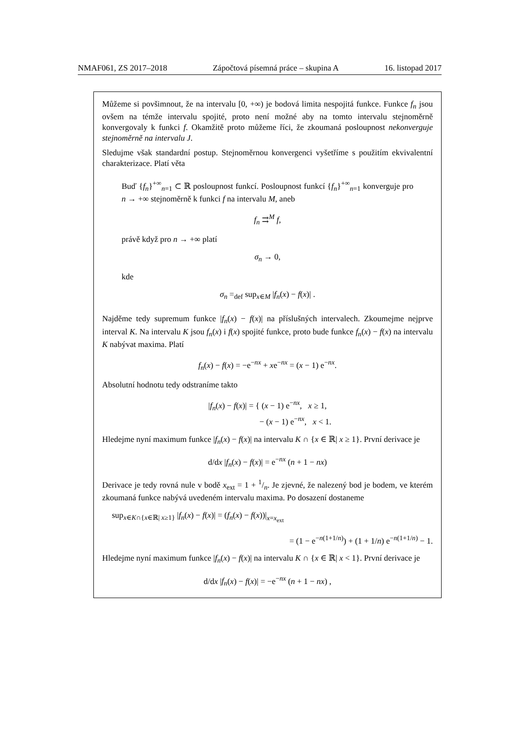NMAF061, ZS 2017–2018 Zápočtová písemná práce – skupina A 16. listopad 2017
Můžeme si povšimnout, že na intervalu [0, +∞) je bodová limita nespojitá funkce. Funkce f<sub>n</sub> jsou ovšem na témže intervalu spojité, proto není možné aby na tomto intervalu stejnoměrně konvergovaly k funkci f. Okamžitě proto můžeme říci, že zkoumaná posloupnost nekonverguje stejnoměrně na intervalu J.
Sledujme však standardní postup. Stejnoměrnou konvergenci vyšetříme s použitím ekvivalentní charakterizace. Platí věta
Buď {f<sub>n</sub>}<sup>+∞</sup><sub>n=1</sub> ⊂ ℝ posloupnost funkcí. Posloupnost funkcí {f<sub>n</sub>}<sup>+∞</sup><sub>n=1</sub> konverguje pro n → +∞ stejnoměrně k funkci f na intervalu M, aneb
f<sub>n</sub> ⇉<sup>M</sup> f,
právě když pro n → +∞ platí
σ<sub>n</sub> → 0,
kde
σ<sub>n</sub> =<sub>def</sub> sup<sub>x∈M</sub> |f<sub>n</sub>(x) − f(x)| .
Najděme tedy supremum funkce |f<sub>n</sub>(x) − f(x)| na příslušných intervalech. Zkoumejme nejprve interval K. Na intervalu K jsou f<sub>n</sub>(x) i f(x) spojité funkce, proto bude funkce f<sub>n</sub>(x) − f(x) na intervalu K nabývat maxima. Platí
f<sub>n</sub>(x) − f(x) = −e<sup>−nx</sup> + xe<sup>−nx</sup> = (x − 1) e<sup>−nx</sup>.
Absolutní hodnotu tedy odstraníme takto
|f<sub>n</sub>(x) − f(x)| = { (x − 1) e<sup>−nx</sup>, x ≥ 1,
− (x − 1) e<sup>−nx</sup>, x < 1.
Hledejme nyní maximum funkce |f<sub>n</sub>(x) − f(x)| na intervalu K ∩ {x ∈ ℝ| x ≥ 1}. První derivace je
d/dx |f<sub>n</sub>(x) − f(x)| = e<sup>−nx</sup> (n + 1 − nx)
Derivace je tedy rovná nule v bodě x<sub>ext</sub> = 1 + 1/n. Je zjevné, že nalezený bod je bodem, ve kterém zkoumaná funkce nabývá uvedeném intervalu maxima. Po dosazení dostaneme
sup<sub>x∈K∩{x∈ℝ| x≥1}</sub> |f<sub>n</sub>(x) − f(x)| = (f<sub>n</sub>(x) − f(x))|<sub>x=x<sub>ext</sub></sub>
= (1 − e<sup>−n(1+1/n)</sup>) + (1 + 1/n) e<sup>−n(1+1/n)</sup> − 1.
Hledejme nyní maximum funkce |f<sub>n</sub>(x) − f(x)| na intervalu K ∩ {x ∈ ℝ| x < 1}. První derivace je
d/dx |f<sub>n</sub>(x) − f(x)| = −e<sup>−nx</sup> (n + 1 − nx) ,